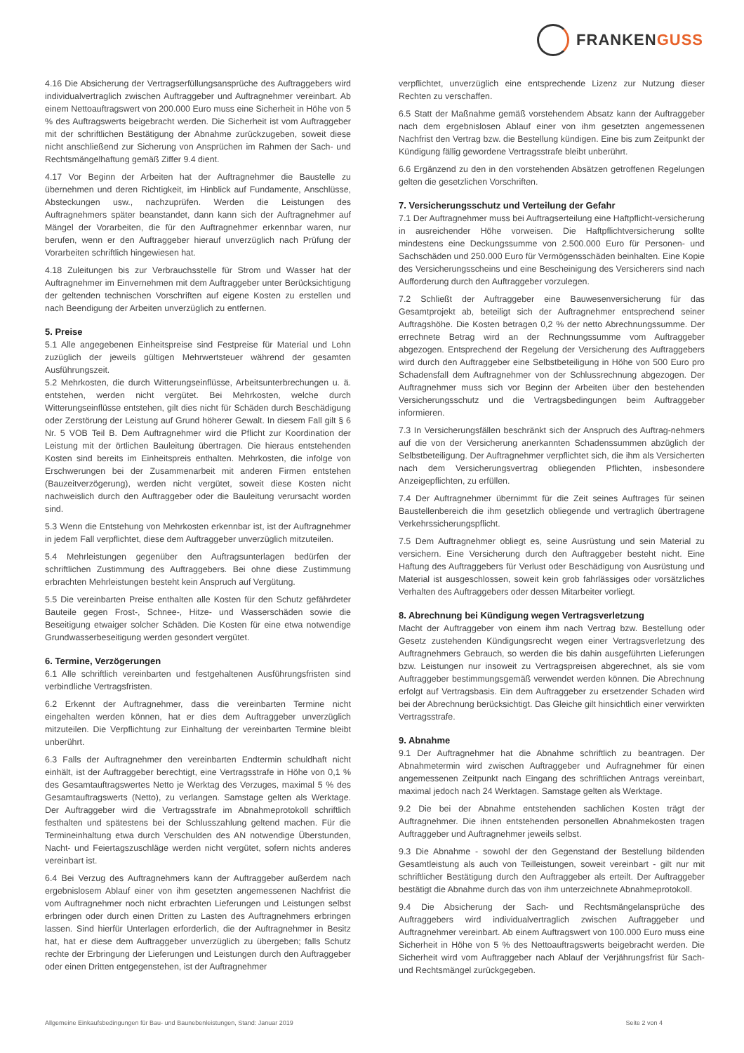FRANKENGUSS
4.16 Die Absicherung der Vertragserfüllungsansprüche des Auftraggebers wird individualvertraglich zwischen Auftraggeber und Auftragnehmer vereinbart. Ab einem Nettoauftragswert von 200.000 Euro muss eine Sicherheit in Höhe von 5 % des Auftragswerts beigebracht werden. Die Sicherheit ist vom Auftraggeber mit der schriftlichen Bestätigung der Abnahme zurückzugeben, soweit diese nicht anschließend zur Sicherung von Ansprüchen im Rahmen der Sach- und Rechtsmängelhaftung gemäß Ziffer 9.4 dient.
4.17 Vor Beginn der Arbeiten hat der Auftragnehmer die Baustelle zu übernehmen und deren Richtigkeit, im Hinblick auf Fundamente, Anschlüsse, Absteckungen usw., nachzuprüfen. Werden die Leistungen des Auftragnehmers später beanstandet, dann kann sich der Auftragnehmer auf Mängel der Vorarbeiten, die für den Auftragnehmer erkennbar waren, nur berufen, wenn er den Auftraggeber hierauf unverzüglich nach Prüfung der Vorarbeiten schriftlich hingewiesen hat.
4.18 Zuleitungen bis zur Verbrauchsstelle für Strom und Wasser hat der Auftragnehmer im Einvernehmen mit dem Auftraggeber unter Berücksichtigung der geltenden technischen Vorschriften auf eigene Kosten zu erstellen und nach Beendigung der Arbeiten unverzüglich zu entfernen.
5. Preise
5.1 Alle angegebenen Einheitspreise sind Festpreise für Material und Lohn zuzüglich der jeweils gültigen Mehrwertsteuer während der gesamten Ausführungszeit.
5.2 Mehrkosten, die durch Witterungseinflüsse, Arbeitsunterbrechungen u. ä. entstehen, werden nicht vergütet. Bei Mehrkosten, welche durch Witterungseinflüsse entstehen, gilt dies nicht für Schäden durch Beschädigung oder Zerstörung der Leistung auf Grund höherer Gewalt. In diesem Fall gilt § 6 Nr. 5 VOB Teil B. Dem Auftragnehmer wird die Pflicht zur Koordination der Leistung mit der örtlichen Bauleitung übertragen. Die hieraus entstehenden Kosten sind bereits im Einheitspreis enthalten. Mehrkosten, die infolge von Erschwerungen bei der Zusammenarbeit mit anderen Firmen entstehen (Bauzeitverzögerung), werden nicht vergütet, soweit diese Kosten nicht nachweislich durch den Auftraggeber oder die Bauleitung verursacht worden sind.
5.3 Wenn die Entstehung von Mehrkosten erkennbar ist, ist der Auftragnehmer in jedem Fall verpflichtet, diese dem Auftraggeber unverzüglich mitzuteilen.
5.4 Mehrleistungen gegenüber den Auftragsunterlagen bedürfen der schriftlichen Zustimmung des Auftraggebers. Bei ohne diese Zustimmung erbrachten Mehrleistungen besteht kein Anspruch auf Vergütung.
5.5 Die vereinbarten Preise enthalten alle Kosten für den Schutz gefährdeter Bauteile gegen Frost-, Schnee-, Hitze- und Wasserschäden sowie die Beseitigung etwaiger solcher Schäden. Die Kosten für eine etwa notwendige Grundwasserbeseitigung werden gesondert vergütet.
6. Termine, Verzögerungen
6.1 Alle schriftlich vereinbarten und festgehaltenen Ausführungsfristen sind verbindliche Vertragsfristen.
6.2 Erkennt der Auftragnehmer, dass die vereinbarten Termine nicht eingehalten werden können, hat er dies dem Auftraggeber unverzüglich mitzuteilen. Die Verpflichtung zur Einhaltung der vereinbarten Termine bleibt unberührt.
6.3 Falls der Auftragnehmer den vereinbarten Endtermin schuldhaft nicht einhält, ist der Auftraggeber berechtigt, eine Vertragsstrafe in Höhe von 0,1 % des Gesamtauftragswertes Netto je Werktag des Verzuges, maximal 5 % des Gesamtauftragswerts (Netto), zu verlangen. Samstage gelten als Werktage. Der Auftraggeber wird die Vertragsstrafe im Abnahmeprotokoll schriftlich festhalten und spätestens bei der Schlusszahlung geltend machen. Für die Termineinhaltung etwa durch Verschulden des AN notwendige Überstunden, Nacht- und Feiertagszuschläge werden nicht vergütet, sofern nichts anderes vereinbart ist.
6.4 Bei Verzug des Auftragnehmers kann der Auftraggeber außerdem nach ergebnislosem Ablauf einer von ihm gesetzten angemessenen Nachfrist die vom Auftragnehmer noch nicht erbrachten Lieferungen und Leistungen selbst erbringen oder durch einen Dritten zu Lasten des Auftragnehmers erbringen lassen. Sind hierfür Unterlagen erforderlich, die der Auftragnehmer in Besitz hat, hat er diese dem Auftraggeber unverzüglich zu übergeben; falls Schutz rechte der Erbringung der Lieferungen und Leistungen durch den Auftraggeber oder einen Dritten entgegenstehen, ist der Auftragnehmer
verpflichtet, unverzüglich eine entsprechende Lizenz zur Nutzung dieser Rechten zu verschaffen.
6.5 Statt der Maßnahme gemäß vorstehendem Absatz kann der Auftraggeber nach dem ergebnislosen Ablauf einer von ihm gesetzten angemessenen Nachfrist den Vertrag bzw. die Bestellung kündigen. Eine bis zum Zeitpunkt der Kündigung fällig gewordene Vertragsstrafe bleibt unberührt.
6.6 Ergänzend zu den in den vorstehenden Absätzen getroffenen Regelungen gelten die gesetzlichen Vorschriften.
7. Versicherungsschutz und Verteilung der Gefahr
7.1 Der Auftragnehmer muss bei Auftragserteilung eine Haftpflicht-versicherung in ausreichender Höhe vorweisen. Die Haftpflichtversicherung sollte mindestens eine Deckungssumme von 2.500.000 Euro für Personen- und Sachschäden und 250.000 Euro für Vermögensschäden beinhalten. Eine Kopie des Versicherungsscheins und eine Bescheinigung des Versicherers sind nach Aufforderung durch den Auftraggeber vorzulegen.
7.2 Schließt der Auftraggeber eine Bauwesenversicherung für das Gesamtprojekt ab, beteiligt sich der Auftragnehmer entsprechend seiner Auftragshöhe. Die Kosten betragen 0,2 % der netto Abrechnungssumme. Der errechnete Betrag wird an der Rechnungssumme vom Auftraggeber abgezogen. Entsprechend der Regelung der Versicherung des Auftraggebers wird durch den Auftraggeber eine Selbstbeteiligung in Höhe von 500 Euro pro Schadensfall dem Auftragnehmer von der Schlussrechnung abgezogen. Der Auftragnehmer muss sich vor Beginn der Arbeiten über den bestehenden Versicherungsschutz und die Vertragsbedingungen beim Auftraggeber informieren.
7.3 In Versicherungsfällen beschränkt sich der Anspruch des Auftrag-nehmers auf die von der Versicherung anerkannten Schadenssummen abzüglich der Selbstbeteiligung. Der Auftragnehmer verpflichtet sich, die ihm als Versicherten nach dem Versicherungsvertrag obliegenden Pflichten, insbesondere Anzeigepflichten, zu erfüllen.
7.4 Der Auftragnehmer übernimmt für die Zeit seines Auftrages für seinen Baustellenbereich die ihm gesetzlich obliegende und vertraglich übertragene Verkehrssicherungspflicht.
7.5 Dem Auftragnehmer obliegt es, seine Ausrüstung und sein Material zu versichern. Eine Versicherung durch den Auftraggeber besteht nicht. Eine Haftung des Auftraggebers für Verlust oder Beschädigung von Ausrüstung und Material ist ausgeschlossen, soweit kein grob fahrlässiges oder vorsätzliches Verhalten des Auftraggebers oder dessen Mitarbeiter vorliegt.
8. Abrechnung bei Kündigung wegen Vertragsverletzung
Macht der Auftraggeber von einem ihm nach Vertrag bzw. Bestellung oder Gesetz zustehenden Kündigungsrecht wegen einer Vertragsverletzung des Auftragnehmers Gebrauch, so werden die bis dahin ausgeführten Lieferungen bzw. Leistungen nur insoweit zu Vertragspreisen abgerechnet, als sie vom Auftraggeber bestimmungsgemäß verwendet werden können. Die Abrechnung erfolgt auf Vertragsbasis. Ein dem Auftraggeber zu ersetzender Schaden wird bei der Abrechnung berücksichtigt. Das Gleiche gilt hinsichtlich einer verwirkten Vertragsstrafe.
9. Abnahme
9.1 Der Auftragnehmer hat die Abnahme schriftlich zu beantragen. Der Abnahmetermin wird zwischen Auftraggeber und Aufragnehmer für einen angemessenen Zeitpunkt nach Eingang des schriftlichen Antrags vereinbart, maximal jedoch nach 24 Werktagen. Samstage gelten als Werktage.
9.2 Die bei der Abnahme entstehenden sachlichen Kosten trägt der Auftragnehmer. Die ihnen entstehenden personellen Abnahmekosten tragen Auftraggeber und Auftragnehmer jeweils selbst.
9.3 Die Abnahme - sowohl der den Gegenstand der Bestellung bildenden Gesamtleistung als auch von Teilleistungen, soweit vereinbart - gilt nur mit schriftlicher Bestätigung durch den Auftraggeber als erteilt. Der Auftraggeber bestätigt die Abnahme durch das von ihm unterzeichnete Abnahmeprotokoll.
9.4 Die Absicherung der Sach- und Rechtsmängelansprüche des Auftraggebers wird individualvertraglich zwischen Auftraggeber und Auftragnehmer vereinbart. Ab einem Auftragswert von 100.000 Euro muss eine Sicherheit in Höhe von 5 % des Nettoauftragswerts beigebracht werden. Die Sicherheit wird vom Auftraggeber nach Ablauf der Verjährungsfrist für Sach- und Rechtsmängel zurückgegeben.
Allgemeine Einkaufsbedingungen für Bau- und Baunebenleistungen, Stand: Januar 2019 Seite 2 von 4